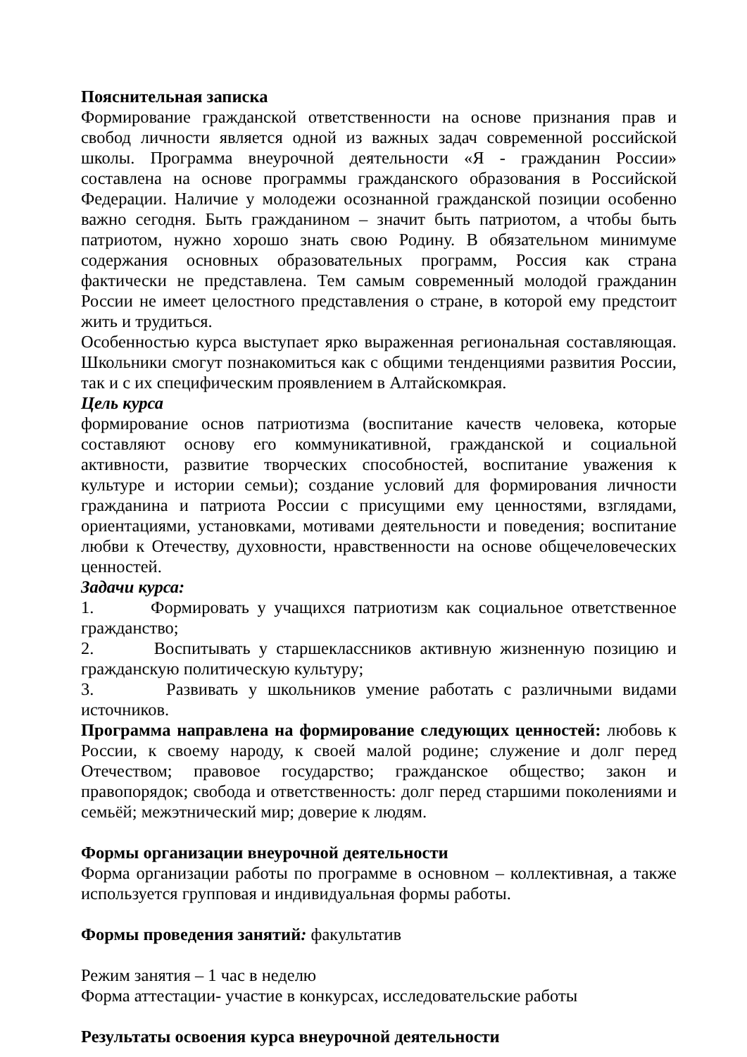Пояснительная записка
Формирование гражданской ответственности на основе признания прав и свобод личности является одной из важных задач современной российской школы. Программа внеурочной деятельности «Я - гражданин России» составлена на основе программы гражданского образования в Российской Федерации. Наличие у молодежи осознанной гражданской позиции особенно важно сегодня. Быть гражданином – значит быть патриотом, а чтобы быть патриотом, нужно хорошо знать свою Родину. В обязательном минимуме содержания основных образовательных программ, Россия как страна фактически не представлена. Тем самым современный молодой гражданин России не имеет целостного представления о стране, в которой ему предстоит жить и трудиться.
Особенностью курса выступает ярко выраженная региональная составляющая. Школьники смогут познакомиться как с общими тенденциями развития России, так и с их специфическим проявлением в Алтайскомкрая.
Цель курса
формирование основ патриотизма (воспитание качеств человека, которые составляют основу его коммуникативной, гражданской и социальной активности, развитие творческих способностей, воспитание уважения к культуре и истории семьи); создание условий для формирования личности гражданина и патриота России с присущими ему ценностями, взглядами, ориентациями, установками, мотивами деятельности и поведения; воспитание любви к Отечеству, духовности, нравственности на основе общечеловеческих ценностей.
Задачи курса:
1. Формировать у учащихся патриотизм как социальное ответственное гражданство;
2. Воспитывать у старшеклассников активную жизненную позицию и гражданскую политическую культуру;
3. Развивать у школьников умение работать с различными видами источников.
Программа направлена на формирование следующих ценностей: любовь к России, к своему народу, к своей малой родине; служение и долг перед Отечеством; правовое государство; гражданское общество; закон и правопорядок; свобода и ответственность: долг перед старшими поколениями и семьёй; межэтнический мир; доверие к людям.
Формы организации внеурочной деятельности
Форма организации работы по программе в основном – коллективная, а также используется групповая и индивидуальная формы работы.
Формы проведения занятий: факультатив
Режим занятия – 1 час в неделю
Форма аттестации- участие в конкурсах, исследовательские работы
Результаты освоения курса внеурочной деятельности